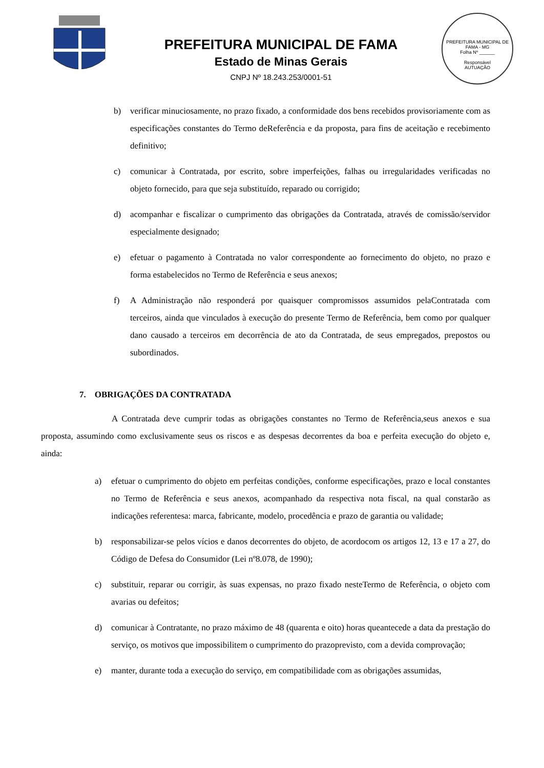PREFEITURA MUNICIPAL DE FAMA
Estado de Minas Gerais
CNPJ Nº 18.243.253/0001-51
PREFEITURA MUNICIPAL DE FAMA - MG
Folha Nº ______
Responsável
AUTUAÇÃO
b) verificar minuciosamente, no prazo fixado, a conformidade dos bens recebidos provisoriamente com as especificações constantes do Termo deReferência e da proposta, para fins de aceitação e recebimento definitivo;
c) comunicar à Contratada, por escrito, sobre imperfeições, falhas ou irregularidades verificadas no objeto fornecido, para que seja substituído, reparado ou corrigido;
d) acompanhar e fiscalizar o cumprimento das obrigações da Contratada, através de comissão/servidor especialmente designado;
e) efetuar o pagamento à Contratada no valor correspondente ao fornecimento do objeto, no prazo e forma estabelecidos no Termo de Referência e seus anexos;
f) A Administração não responderá por quaisquer compromissos assumidos pelaContratada com terceiros, ainda que vinculados à execução do presente Termo de Referência, bem como por qualquer dano causado a terceiros em decorrência de ato da Contratada, de seus empregados, prepostos ou subordinados.
7. OBRIGAÇÕES DA CONTRATADA
A Contratada deve cumprir todas as obrigações constantes no Termo de Referência,seus anexos e sua proposta, assumindo como exclusivamente seus os riscos e as despesas decorrentes da boa e perfeita execução do objeto e, ainda:
a) efetuar o cumprimento do objeto em perfeitas condições, conforme especificações, prazo e local constantes no Termo de Referência e seus anexos, acompanhado da respectiva nota fiscal, na qual constarão as indicações referentesa: marca, fabricante, modelo, procedência e prazo de garantia ou validade;
b) responsabilizar-se pelos vícios e danos decorrentes do objeto, de acordocom os artigos 12, 13 e 17 a 27, do Código de Defesa do Consumidor (Lei nº8.078, de 1990);
c) substituir, reparar ou corrigir, às suas expensas, no prazo fixado nesteTermo de Referência, o objeto com avarias ou defeitos;
d) comunicar à Contratante, no prazo máximo de 48 (quarenta e oito) horas queantecede a data da prestação do serviço, os motivos que impossibilitem o cumprimento do prazoprevisto, com a devida comprovação;
e) manter, durante toda a execução do serviço, em compatibilidade com as obrigações assumidas,